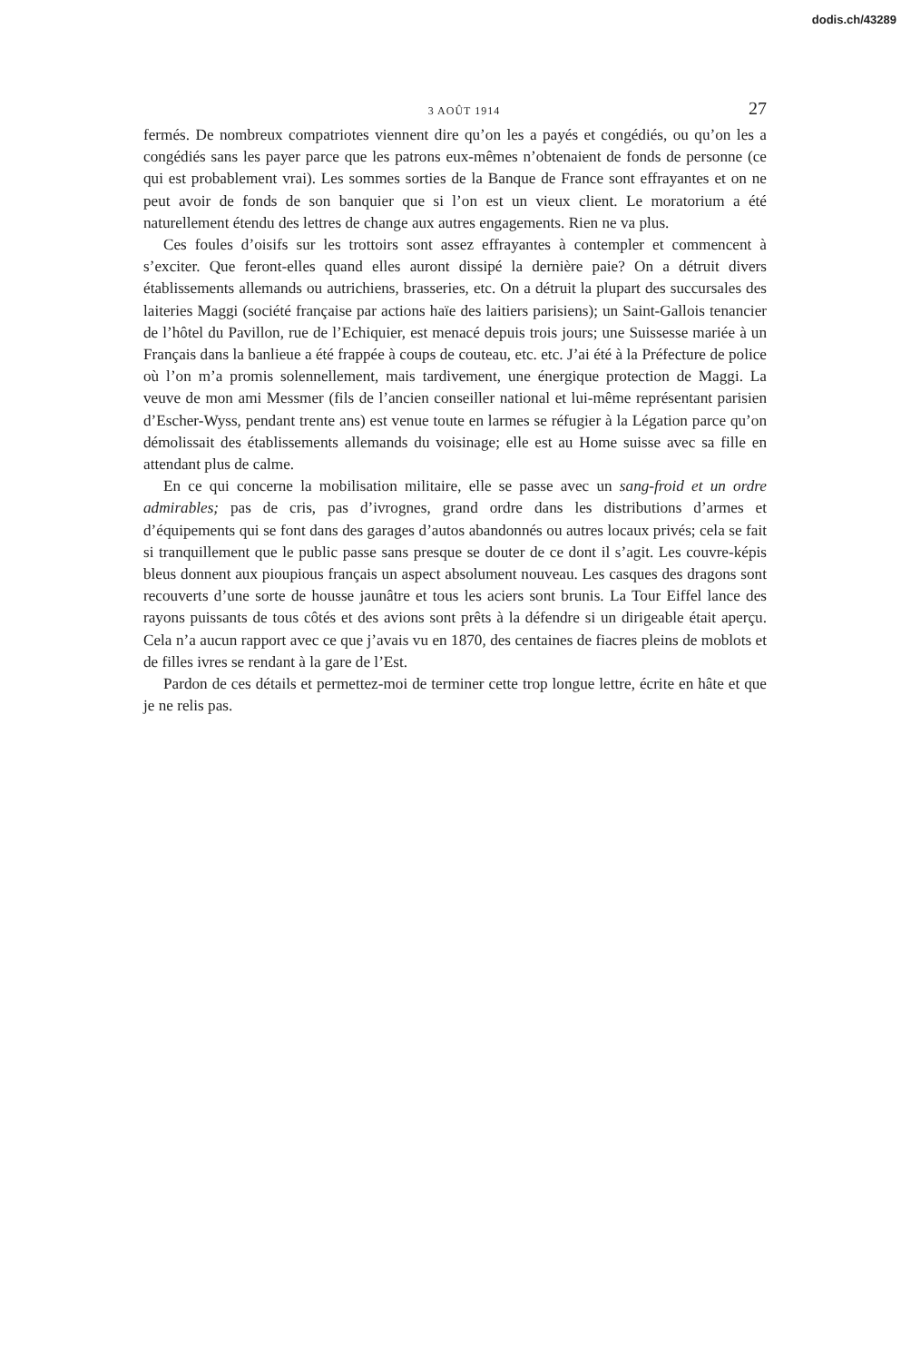dodis.ch/43289
3 AOÛT 1914 27
fermés. De nombreux compatriotes viennent dire qu’on les a payés et congédiés, ou qu’on les a congédiés sans les payer parce que les patrons eux-mêmes n’obtenaient de fonds de personne (ce qui est probablement vrai). Les sommes sorties de la Banque de France sont effrayantes et on ne peut avoir de fonds de son banquier que si l’on est un vieux client. Le moratorium a été naturellement étendu des lettres de change aux autres engagements. Rien ne va plus.
Ces foules d’oisifs sur les trottoirs sont assez effrayantes à contempler et commencent à s’exciter. Que feront-elles quand elles auront dissipé la dernière paie? On a détruit divers établissements allemands ou autrichiens, brasseries, etc. On a détruit la plupart des succursales des laiteries Maggi (société française par actions haïe des laitiers parisiens); un Saint-Gallois tenancier de l’hôtel du Pavillon, rue de l’Echiquier, est menacé depuis trois jours; une Suissesse mariée à un Français dans la banlieue a été frappée à coups de couteau, etc. etc. J’ai été à la Préfecture de police où l’on m’a promis solennellement, mais tardivement, une énergique protection de Maggi. La veuve de mon ami Messmer (fils de l’ancien conseiller national et lui-même représentant parisien d’Escher-Wyss, pendant trente ans) est venue toute en larmes se réfugier à la Légation parce qu’on démolissait des établissements allemands du voisinage; elle est au Home suisse avec sa fille en attendant plus de calme.
En ce qui concerne la mobilisation militaire, elle se passe avec un sang-froid et un ordre admirables; pas de cris, pas d’ivrognes, grand ordre dans les distributions d’armes et d’équipements qui se font dans des garages d’autos abandonnés ou autres locaux privés; cela se fait si tranquillement que le public passe sans presque se douter de ce dont il s’agit. Les couvre-képis bleus donnent aux pioupious français un aspect absolument nouveau. Les casques des dragons sont recouverts d’une sorte de housse jaunâtre et tous les aciers sont brunis. La Tour Eiffel lance des rayons puissants de tous côtés et des avions sont prêts à la défendre si un dirigeable était aperçu. Cela n’a aucun rapport avec ce que j’avais vu en 1870, des centaines de fiacres pleins de moblots et de filles ivres se rendant à la gare de l’Est.
Pardon de ces détails et permettez-moi de terminer cette trop longue lettre, écrite en hâte et que je ne relis pas.